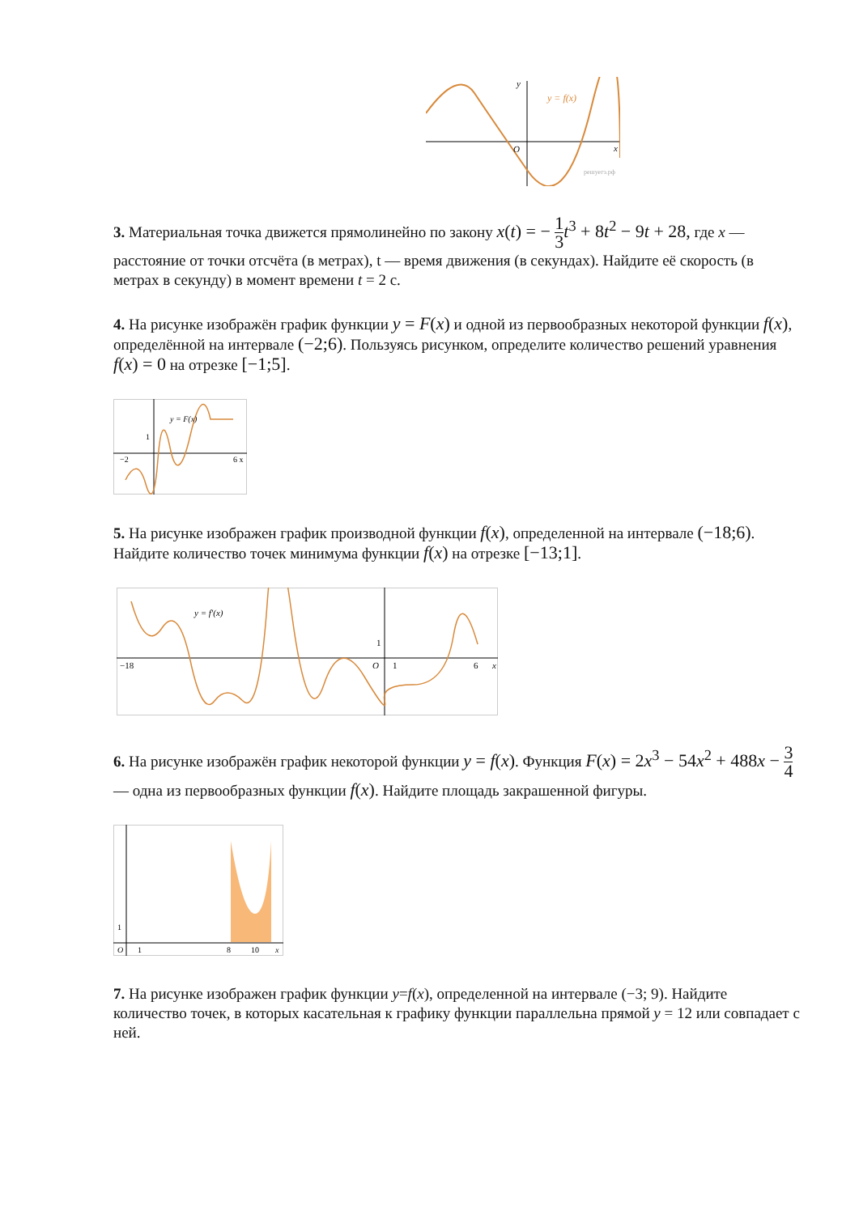y = f(x)
y
x
O
решуегэ.рф
3. Материальная точка движется прямолинейно по закону x(t) = − 1 3 t<sup>3</sup> + 8t<sup>2</sup> − 9t + 28, где x — расстояние от точки отсчёта (в метрах), t — время движения (в секундах). Найдите её скорость (в метрах в секунду) в момент времени t = 2 с.
4. На рисунке изображён график функции y = F(x) и одной из первообразных некоторой функции f(x), определённой на интервале (−2;6). Пользуясь рисунком, определите количество решений уравнения f(x) = 0 на отрезке [−1;5].
y = F(x)
−2
6 x
1
5. На рисунке изображен график производной функции f(x), определенной на интервале (−18;6). Найдите количество точек минимума функции f(x) на отрезке [−13;1].
y = f′(x)
−18
O
1
6
x
1
6. На рисунке изображён график некоторой функции y = f(x). Функция F(x) = 2x<sup>3</sup> − 54x<sup>2</sup> + 488x − 3 4 — одна из первообразных функции f(x). Найдите площадь закрашенной фигуры.
O
1
8
10
x
1
7. На рисунке изображен график функции y=f(x), определенной на интервале (−3; 9). Найдите количество точек, в которых касательная к графику функции параллельна прямой y = 12 или совпадает с ней.